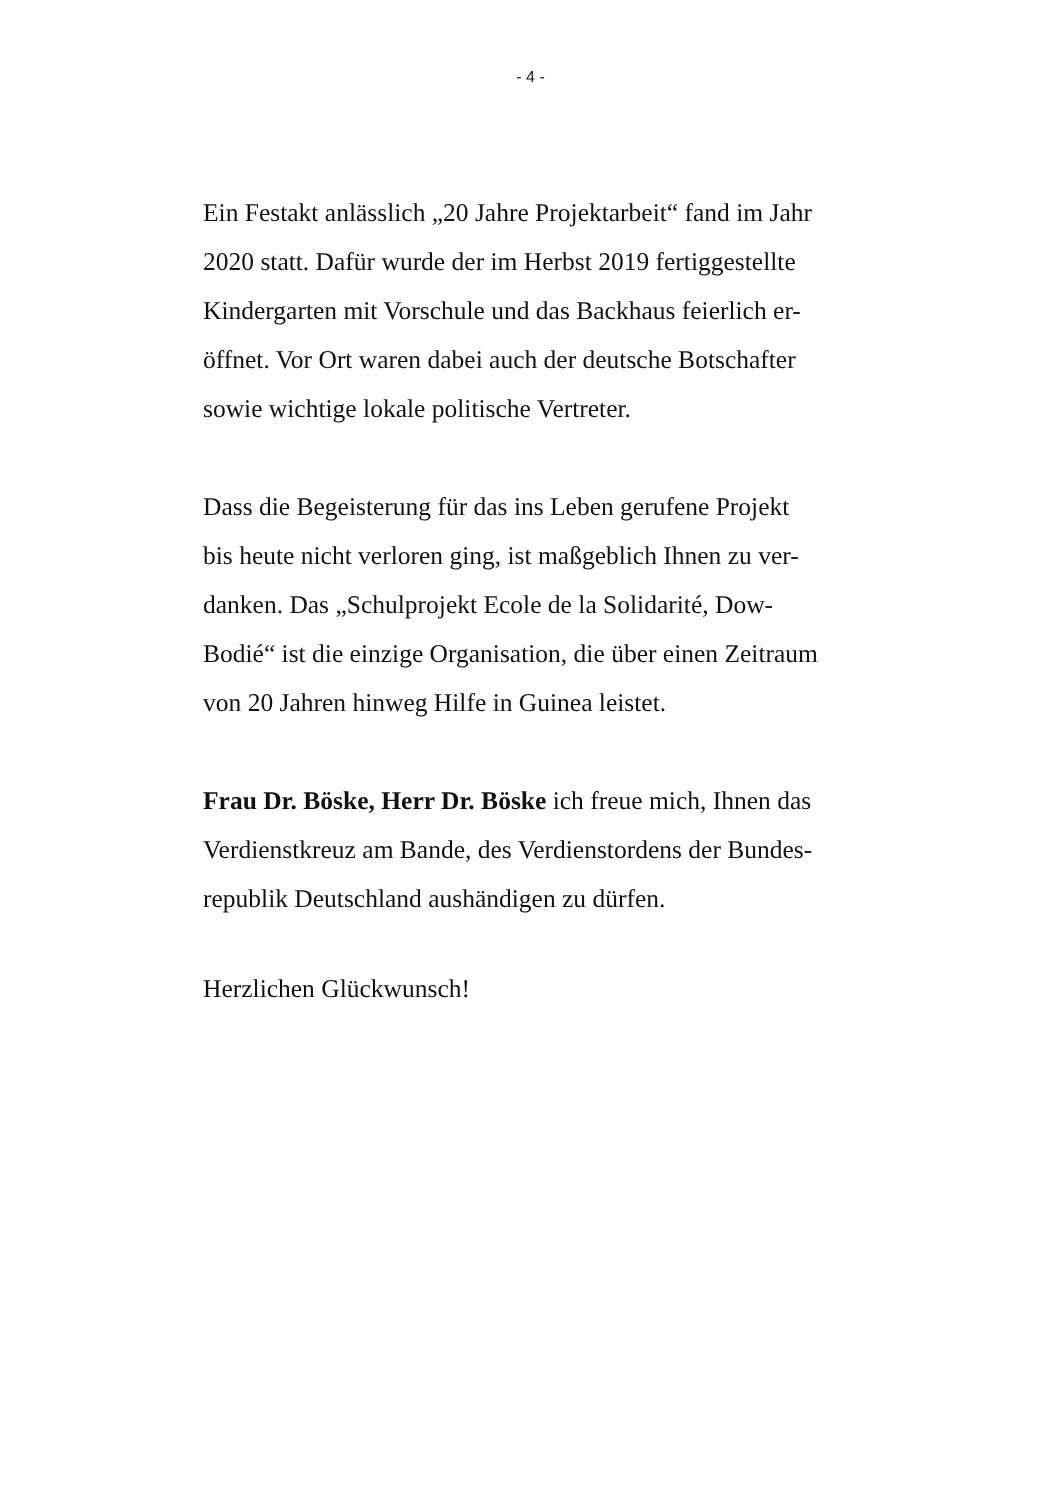- 4 -
Ein Festakt anlässlich „20 Jahre Projektarbeit“ fand im Jahr
2020 statt. Dafür wurde der im Herbst 2019 fertiggestellte
Kindergarten mit Vorschule und das Backhaus feierlich er-
öffnet. Vor Ort waren dabei auch der deutsche Botschafter
sowie wichtige lokale politische Vertreter.
Dass die Begeisterung für das ins Leben gerufene Projekt
bis heute nicht verloren ging, ist maßgeblich Ihnen zu ver-
danken. Das „Schulprojekt Ecole de la Solidarité, Dow-
Bodié“ ist die einzige Organisation, die über einen Zeitraum
von 20 Jahren hinweg Hilfe in Guinea leistet.
Frau Dr. Böske, Herr Dr. Böske ich freue mich, Ihnen das
Verdienstkreuz am Bande, des Verdienstordens der Bundes-
republik Deutschland aushändigen zu dürfen.
Herzlichen Glückwunsch!